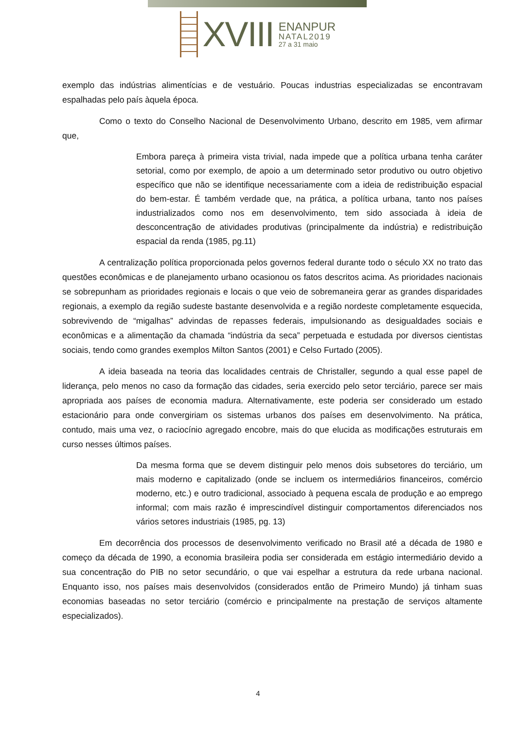XVIII
ENANPUR
NATAL2019
27 a 31 maio
exemplo das indústrias alimentícias e de vestuário. Poucas industrias especializadas se encontravam espalhadas pelo país àquela época.
Como o texto do Conselho Nacional de Desenvolvimento Urbano, descrito em 1985, vem afirmar que,
Embora pareça à primeira vista trivial, nada impede que a política urbana tenha caráter setorial, como por exemplo, de apoio a um determinado setor produtivo ou outro objetivo específico que não se identifique necessariamente com a ideia de redistribuição espacial do bem-estar. É também verdade que, na prática, a política urbana, tanto nos países industrializados como nos em desenvolvimento, tem sido associada à ideia de desconcentração de atividades produtivas (principalmente da indústria) e redistribuição espacial da renda (1985, pg.11)
A centralização política proporcionada pelos governos federal durante todo o século XX no trato das questões econômicas e de planejamento urbano ocasionou os fatos descritos acima. As prioridades nacionais se sobrepunham as prioridades regionais e locais o que veio de sobremaneira gerar as grandes disparidades regionais, a exemplo da região sudeste bastante desenvolvida e a região nordeste completamente esquecida, sobrevivendo de “migalhas” advindas de repasses federais, impulsionando as desigualdades sociais e econômicas e a alimentação da chamada “indústria da seca” perpetuada e estudada por diversos cientistas sociais, tendo como grandes exemplos Milton Santos (2001) e Celso Furtado (2005).
A ideia baseada na teoria das localidades centrais de Christaller, segundo a qual esse papel de liderança, pelo menos no caso da formação das cidades, seria exercido pelo setor terciário, parece ser mais apropriada aos países de economia madura. Alternativamente, este poderia ser considerado um estado estacionário para onde convergiriam os sistemas urbanos dos países em desenvolvimento. Na prática, contudo, mais uma vez, o raciocínio agregado encobre, mais do que elucida as modificações estruturais em curso nesses últimos países.
Da mesma forma que se devem distinguir pelo menos dois subsetores do terciário, um mais moderno e capitalizado (onde se incluem os intermediários financeiros, comércio moderno, etc.) e outro tradicional, associado à pequena escala de produção e ao emprego informal; com mais razão é imprescindível distinguir comportamentos diferenciados nos vários setores industriais (1985, pg. 13)
Em decorrência dos processos de desenvolvimento verificado no Brasil até a década de 1980 e começo da década de 1990, a economia brasileira podia ser considerada em estágio intermediário devido a sua concentração do PIB no setor secundário, o que vai espelhar a estrutura da rede urbana nacional. Enquanto isso, nos países mais desenvolvidos (considerados então de Primeiro Mundo) já tinham suas economias baseadas no setor terciário (comércio e principalmente na prestação de serviços altamente especializados).
4